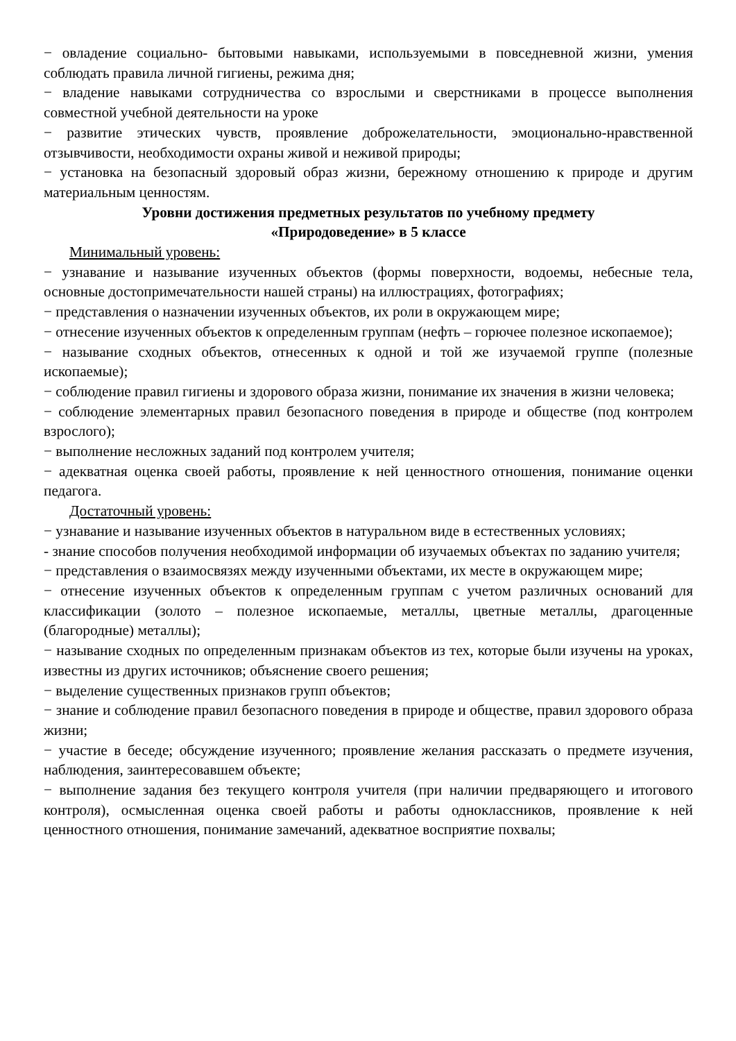− овладение социально- бытовыми навыками, используемыми в повседневной жизни, умения соблюдать правила личной гигиены, режима дня;
− владение навыками сотрудничества со взрослыми и сверстниками в процессе выполнения совместной учебной деятельности на уроке
− развитие этических чувств, проявление доброжелательности, эмоционально-нравственной отзывчивости, необходимости охраны живой и неживой природы;
− установка на безопасный здоровый образ жизни, бережному отношению к природе и другим материальным ценностям.
Уровни достижения предметных результатов по учебному предмету
«Природоведение» в 5 классе
Минимальный уровень:
− узнавание и называние изученных объектов (формы поверхности, водоемы, небесные тела, основные достопримечательности нашей страны) на иллюстрациях, фотографиях;
− представления о назначении изученных объектов, их роли в окружающем мире;
− отнесение изученных объектов к определенным группам (нефть – горючее полезное ископаемое);
− называние сходных объектов, отнесенных к одной и той же изучаемой группе (полезные ископаемые);
− соблюдение правил гигиены и здорового образа жизни, понимание их значения в жизни человека;
− соблюдение элементарных правил безопасного поведения в природе и обществе (под контролем взрослого);
− выполнение несложных заданий под контролем учителя;
− адекватная оценка своей работы, проявление к ней ценностного отношения, понимание оценки педагога.
Достаточный уровень:
− узнавание и называние изученных объектов в натуральном виде в естественных условиях;
- знание способов получения необходимой информации об изучаемых объектах по заданию учителя;
− представления о взаимосвязях между изученными объектами, их месте в окружающем мире;
− отнесение изученных объектов к определенным группам с учетом различных оснований для классификации (золото – полезное ископаемые, металлы, цветные металлы, драгоценные (благородные) металлы);
− называние сходных по определенным признакам объектов из тех, которые были изучены на уроках, известны из других источников; объяснение своего решения;
− выделение существенных признаков групп объектов;
− знание и соблюдение правил безопасного поведения в природе и обществе, правил здорового образа жизни;
− участие в беседе; обсуждение изученного; проявление желания рассказать о предмете изучения, наблюдения, заинтересовавшем объекте;
− выполнение задания без текущего контроля учителя (при наличии предваряющего и итогового контроля), осмысленная оценка своей работы и работы одноклассников, проявление к ней ценностного отношения, понимание замечаний, адекватное восприятие похвалы;